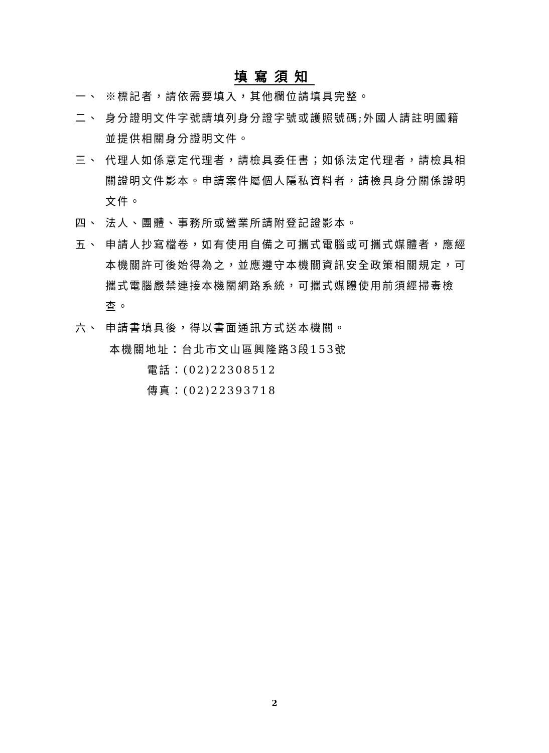填寫須知
一、 ※標記者，請依需要填入，其他欄位請填具完整。
二、 身分證明文件字號請填列身分證字號或護照號碼;外國人請註明國籍並提供相關身分證明文件。
三、 代理人如係意定代理者，請檢具委任書；如係法定代理者，請檢具相關證明文件影本。申請案件屬個人隱私資料者，請檢具身分關係證明文件。
四、 法人、團體、事務所或營業所請附登記證影本。
五、 申請人抄寫檔卷，如有使用自備之可攜式電腦或可攜式媒體者，應經本機關許可後始得為之，並應遵守本機關資訊安全政策相關規定，可攜式電腦嚴禁連接本機關網路系統，可攜式媒體使用前須經掃毒檢查。
六、 申請書填具後，得以書面通訊方式送本機關。
本機關地址：台北市文山區興隆路3段153號
電話：(02)22308512
傳真：(02)22393718
2